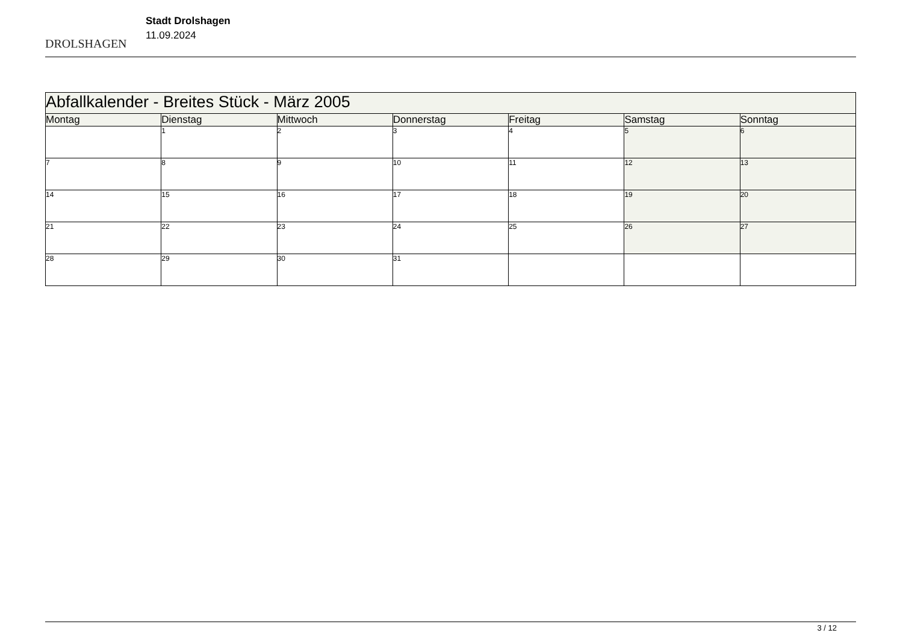DROLSHAGEN
Stadt Drolshagen
11.09.2024
| Abfallkalender - Breites Stück - März 2005 | | | | | | |
| --- | --- | --- | --- | --- | --- | --- |
| Montag | Dienstag | Mittwoch | Donnerstag | Freitag | Samstag | Sonntag |
| | 1 | 2 | 3 | 4 | 5 | 6 |
| 7 | 8 | 9 | 10 | 11 | 12 | 13 |
| 14 | 15 | 16 | 17 | 18 | 19 | 20 |
| 21 | 22 | 23 | 24 | 25 | 26 | 27 |
| 28 | 29 | 30 | 31 | | | |
3 / 12